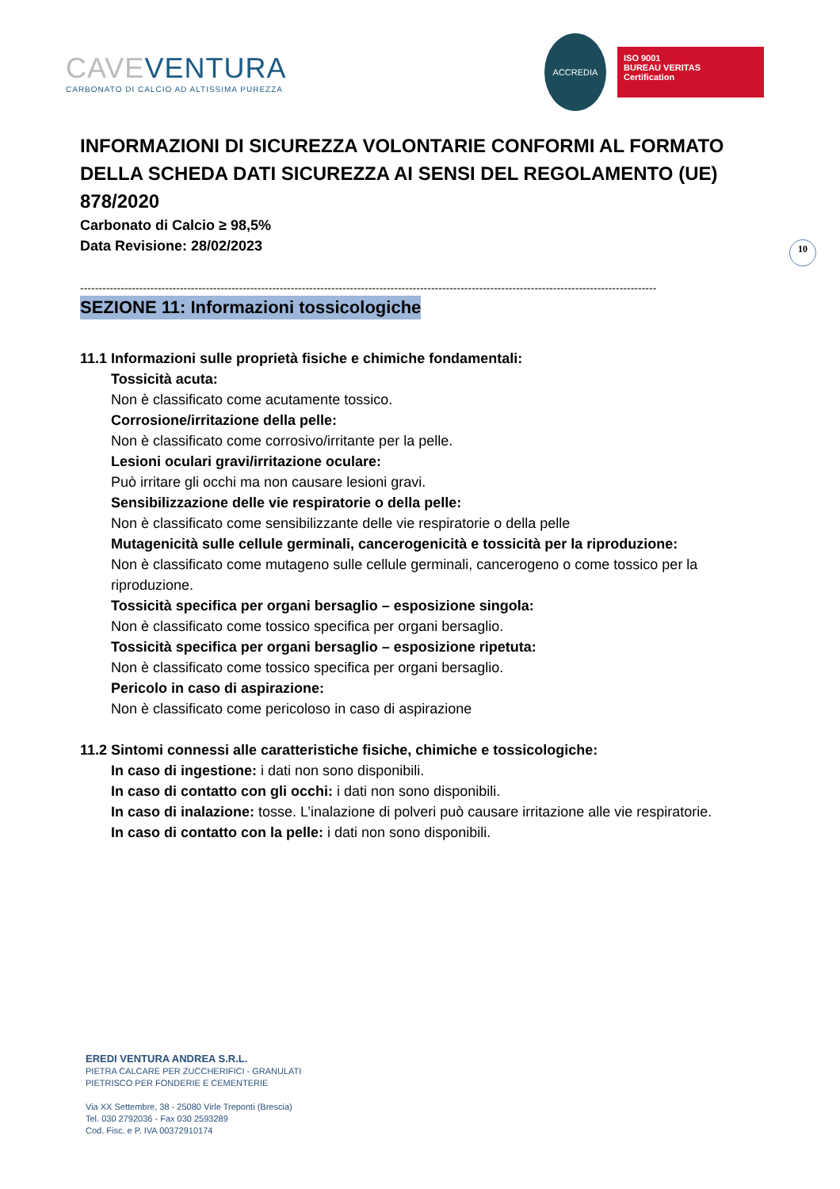CAVE VENTURA
CARBONATO DI CALCIO AD ALTISSIMA PUREZZA
ACCREDIA
ISO 9001
BUREAU VERITAS
Certification
INFORMAZIONI DI SICUREZZA VOLONTARIE CONFORMI AL FORMATO DELLA SCHEDA DATI SICUREZZA AI SENSI DEL REGOLAMENTO (UE) 878/2020
Carbonato di Calcio ≥ 98,5%
Data Revisione: 28/02/2023
------------------------------------------------------------------------------------------------------------------------------------------------------------
SEZIONE 11: Informazioni tossicologiche
11.1 Informazioni sulle proprietà fisiche e chimiche fondamentali:
Tossicità acuta:
Non è classificato come acutamente tossico.
Corrosione/irritazione della pelle:
Non è classificato come corrosivo/irritante per la pelle.
Lesioni oculari gravi/irritazione oculare:
Può irritare gli occhi ma non causare lesioni gravi.
Sensibilizzazione delle vie respiratorie o della pelle:
Non è classificato come sensibilizzante delle vie respiratorie o della pelle
Mutagenicità sulle cellule germinali, cancerogenicità e tossicità per la riproduzione:
Non è classificato come mutageno sulle cellule germinali, cancerogeno o come tossico per la riproduzione.
Tossicità specifica per organi bersaglio – esposizione singola:
Non è classificato come tossico specifica per organi bersaglio.
Tossicità specifica per organi bersaglio – esposizione ripetuta:
Non è classificato come tossico specifica per organi bersaglio.
Pericolo in caso di aspirazione:
Non è classificato come pericoloso in caso di aspirazione
11.2 Sintomi connessi alle caratteristiche fisiche, chimiche e tossicologiche:
In caso di ingestione: i dati non sono disponibili.
In caso di contatto con gli occhi: i dati non sono disponibili.
In caso di inalazione: tosse. L’inalazione di polveri può causare irritazione alle vie respiratorie.
In caso di contatto con la pelle: i dati non sono disponibili.
10
EREDI VENTURA ANDREA S.R.L.
PIETRA CALCARE PER ZUCCHERIFICI - GRANULATI
PIETRISCO PER FONDERIE E CEMENTERIE
Via XX Settembre, 38 - 25080 Virle Treponti (Brescia)
Tel. 030 2792036 - Fax 030 2593289
Cod. Fisc. e P. IVA 00372910174